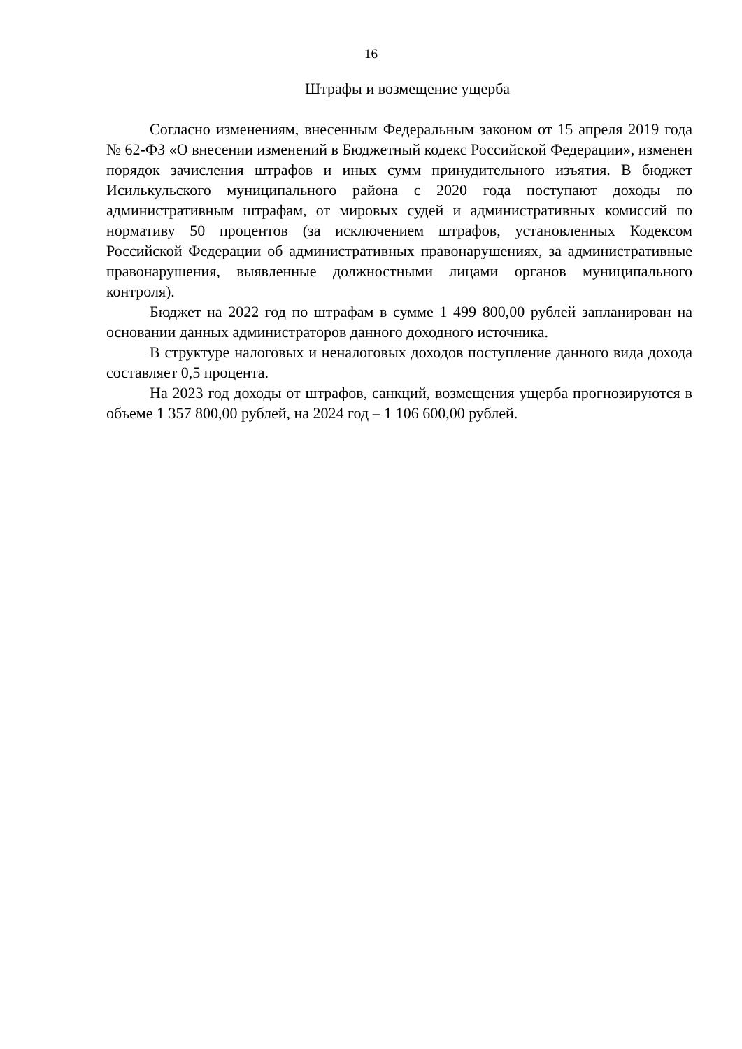16
Штрафы и возмещение ущерба
Согласно изменениям, внесенным Федеральным законом от 15 апреля 2019 года № 62-ФЗ «О внесении изменений в Бюджетный кодекс Российской Федерации», изменен порядок зачисления штрафов и иных сумм принудительного изъятия. В бюджет Исилькульского муниципального района с 2020 года поступают доходы по административным штрафам, от мировых судей и административных комиссий по нормативу 50 процентов (за исключением штрафов, установленных Кодексом Российской Федерации об административных правонарушениях, за административные правонарушения, выявленные должностными лицами органов муниципального контроля).
Бюджет на 2022 год по штрафам в сумме 1 499 800,00 рублей запланирован на основании данных администраторов данного доходного источника.
В структуре налоговых и неналоговых доходов поступление данного вида дохода составляет 0,5 процента.
На 2023 год доходы от штрафов, санкций, возмещения ущерба прогнозируются в объеме 1 357 800,00 рублей, на 2024 год – 1 106 600,00 рублей.